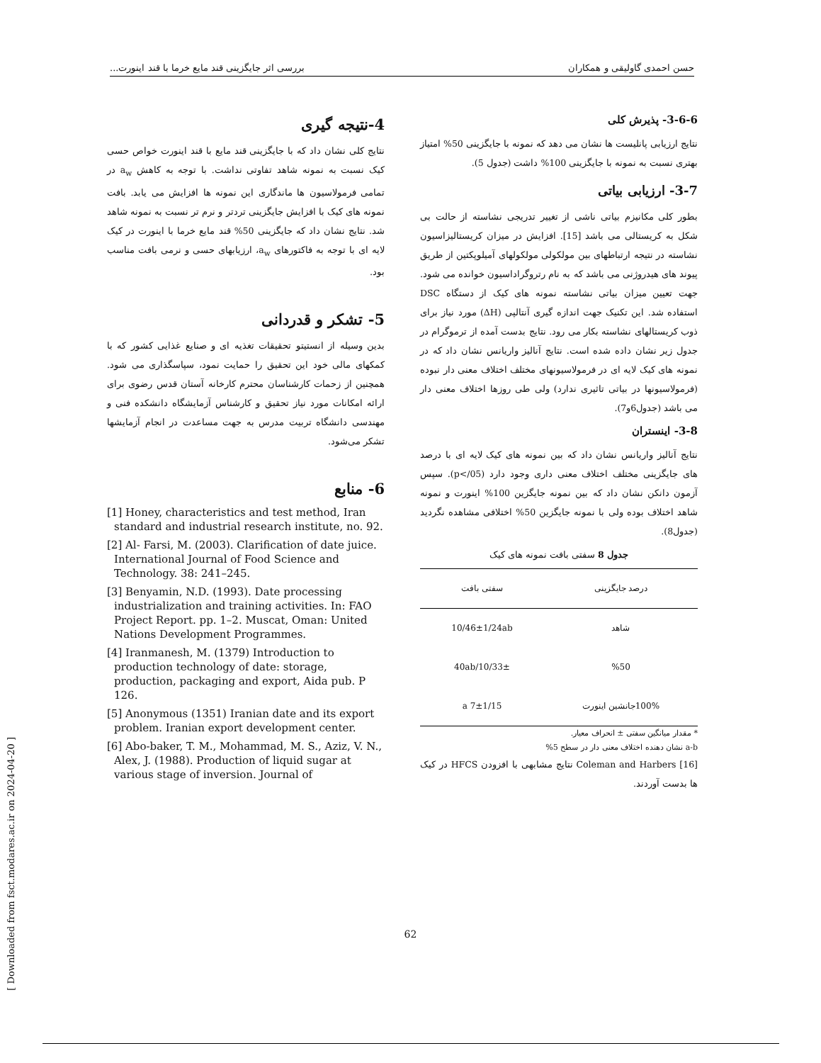حسن احمدی گاولیقی و همکاران بررسی اثر جایگزینی قند مایع خرما با قند اینورت...
3-6-6- پذیرش کلی
نتایج ارزیابی پانلیست ها نشان می دهد که نمونه با جایگزینی 50% امتیاز بهتری نسبت به نمونه با جایگزینی 100% داشت (جدول 5).
3-7- ارزیابی بیاتی
بطور کلی مکانیزم بیاتی ناشی از تغییر تدریجی نشاسته از حالت بی شکل به کریستالی می باشد [15]. افزایش در میزان کریستالیزاسیون نشاسته در نتیجه ارتباطهای بین مولکولی مولکولهای آمیلوپکتین از طریق پیوند های هیدروژنی می باشد که به نام رتروگراداسیون خوانده می شود. جهت تعیین میزان بیاتی نشاسته نمونه های کیک از دستگاه DSC استفاده شد. این تکنیک جهت اندازه گیری آنتالپی (ΔH) مورد نیاز برای ذوب کریستالهای نشاسته بکار می رود. نتایج بدست آمده از ترموگرام در جدول زیر نشان داده شده است. نتایج آنالیز واریانس نشان داد که در نمونه های کیک لایه ای در فرمولاسیونهای مختلف اختلاف معنی دار نبوده (فرمولاسیونها در بیاتی تاثیری ندارد) ولی طی روزها اختلاف معنی دار می باشد (جدول6و7).
3-8- اینستران
نتایج آنالیز واریانس نشان داد که بین نمونه های کیک لایه ای با درصد های جایگزینی مختلف اختلاف معنی داری وجود دارد (p</05). سپس آزمون دانکن نشان داد که بین نمونه جایگزین 100% اینورت و نمونه شاهد اختلاف بوده ولی با نمونه جایگزین 50% اختلافی مشاهده نگردید (جدول8).
جدول 8 سفتی بافت نمونه های کیک
| درصد جایگزینی | سفتی بافت |
| --- | --- |
| شاهد | 10/46±1/24ab |
| %50 | 10/33±/40ab |
| 100%جانشین اینورت | 7±1/15 a |
* مقدار میانگین سفتی ± انحراف معیار.
a-b نشان دهنده اختلاف معنی دار در سطح 5%
Coleman and Harbers [16] نتایج مشابهی با افزودن HFCS در کیک ها بدست آوردند.
4-نتیجه گیری
نتایج کلی نشان داد که با جایگزینی قند مایع با قند اینورت خواص حسی کیک نسبت به نمونه شاهد تفاوتی نداشت. با توجه به کاهش a<sub>w</sub> در تمامی فرمولاسیون ها ماندگاری این نمونه ها افزایش می یابد. بافت نمونه های کیک با افزایش جایگزینی تردتر و نرم تر نسبت به نمونه شاهد شد. نتایج نشان داد که جایگزینی 50% قند مایع خرما با اینورت در کیک لایه ای با توجه به فاکتورهای a<sub>w</sub>، ارزیابهای حسی و نرمی بافت مناسب بود.
5- تشکر و قدردانی
بدین وسیله از انستیتو تحقیقات تغذیه ای و صنایع غذایی کشور که با کمکهای مالی خود این تحقیق را حمایت نمود، سپاسگذاری می شود. همچنین از زحمات کارشناسان محترم کارخانه آستان قدس رضوی برای ارائه امکانات مورد نیاز تحقیق و کارشناس آزمایشگاه دانشکده فنی و مهندسی دانشگاه تربیت مدرس به جهت مساعدت در انجام آزمایشها تشکر می‌شود.
6- منابع
[1] Honey, characteristics and test method, Iran standard and industrial research institute, no. 92.
[2] Al- Farsi, M. (2003). Clarification of date juice. International Journal of Food Science and Technology. 38: 241–245.
[3] Benyamin, N.D. (1993). Date processing industrialization and training activities. In: FAO Project Report. pp. 1–2. Muscat, Oman: United Nations Development Programmes.
[4] Iranmanesh, M. (1379) Introduction to production technology of date: storage, production, packaging and export, Aida pub. P 126.
[5] Anonymous (1351) Iranian date and its export problem. Iranian export development center.
[6] Abo-baker, T. M., Mohammad, M. S., Aziz, V. N., Alex, J. (1988). Production of liquid sugar at various stage of inversion. Journal of
[ Downloaded from fsct.modares.ac.ir on 2024-04-20 ]
62